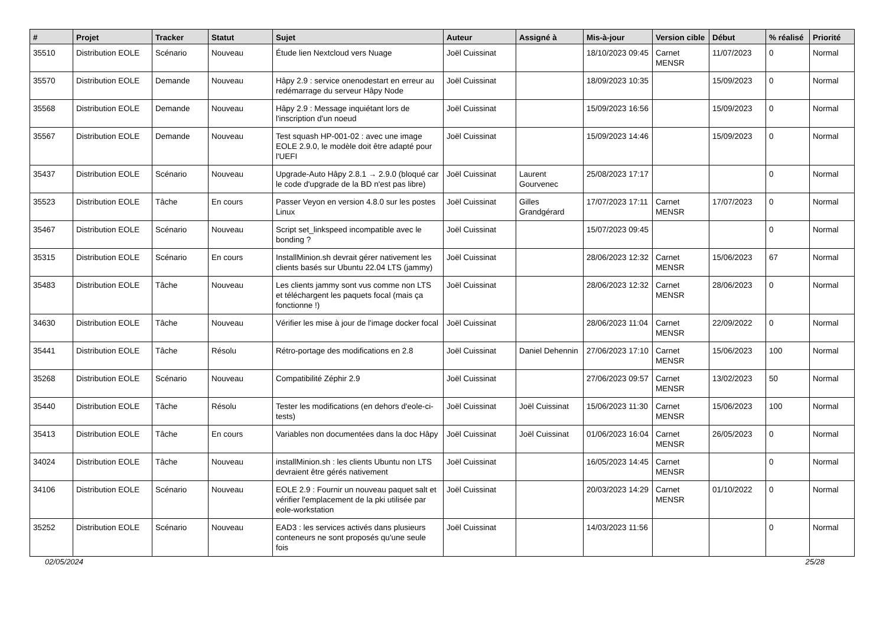| # | Projet | Tracker | Statut | Sujet | Auteur | Assigné à | Mis-à-jour | Version cible | Début | % réalisé | Priorité |
| --- | --- | --- | --- | --- | --- | --- | --- | --- | --- | --- | --- |
| 35510 | Distribution EOLE | Scénario | Nouveau | Étude lien Nextcloud vers Nuage | Joël Cuissinat | | 18/10/2023 09:45 | Carnet MENSR | 11/07/2023 | 0 | Normal |
| 35570 | Distribution EOLE | Demande | Nouveau | Hâpy 2.9 : service onenodestart en erreur au redémarrage du serveur Hâpy Node | Joël Cuissinat | | 18/09/2023 10:35 | | 15/09/2023 | 0 | Normal |
| 35568 | Distribution EOLE | Demande | Nouveau | Hâpy 2.9 : Message inquiétant lors de l'inscription d'un noeud | Joël Cuissinat | | 15/09/2023 16:56 | | 15/09/2023 | 0 | Normal |
| 35567 | Distribution EOLE | Demande | Nouveau | Test squash HP-001-02 : avec une image EOLE 2.9.0, le modèle doit être adapté pour l'UEFI | Joël Cuissinat | | 15/09/2023 14:46 | | 15/09/2023 | 0 | Normal |
| 35437 | Distribution EOLE | Scénario | Nouveau | Upgrade-Auto Hâpy 2.8.1 → 2.9.0 (bloqué car le code d'upgrade de la BD n'est pas libre) | Joël Cuissinat | Laurent Gourvenec | 25/08/2023 17:17 | | | 0 | Normal |
| 35523 | Distribution EOLE | Tâche | En cours | Passer Veyon en version 4.8.0 sur les postes Linux | Joël Cuissinat | Gilles Grandgérard | 17/07/2023 17:11 | Carnet MENSR | 17/07/2023 | 0 | Normal |
| 35467 | Distribution EOLE | Scénario | Nouveau | Script set_linkspeed incompatible avec le bonding ? | Joël Cuissinat | | 15/07/2023 09:45 | | | 0 | Normal |
| 35315 | Distribution EOLE | Scénario | En cours | InstallMinion.sh devrait gérer nativement les clients basés sur Ubuntu 22.04 LTS (jammy) | Joël Cuissinat | | 28/06/2023 12:32 | Carnet MENSR | 15/06/2023 | 67 | Normal |
| 35483 | Distribution EOLE | Tâche | Nouveau | Les clients jammy sont vus comme non LTS et téléchargent les paquets focal (mais ça fonctionne !) | Joël Cuissinat | | 28/06/2023 12:32 | Carnet MENSR | 28/06/2023 | 0 | Normal |
| 34630 | Distribution EOLE | Tâche | Nouveau | Vérifier les mise à jour de l'image docker focal | Joël Cuissinat | | 28/06/2023 11:04 | Carnet MENSR | 22/09/2022 | 0 | Normal |
| 35441 | Distribution EOLE | Tâche | Résolu | Rétro-portage des modifications en 2.8 | Joël Cuissinat | Daniel Dehennin | 27/06/2023 17:10 | Carnet MENSR | 15/06/2023 | 100 | Normal |
| 35268 | Distribution EOLE | Scénario | Nouveau | Compatibilité Zéphir 2.9 | Joël Cuissinat | | 27/06/2023 09:57 | Carnet MENSR | 13/02/2023 | 50 | Normal |
| 35440 | Distribution EOLE | Tâche | Résolu | Tester les modifications (en dehors d'eole-ci-tests) | Joël Cuissinat | Joël Cuissinat | 15/06/2023 11:30 | Carnet MENSR | 15/06/2023 | 100 | Normal |
| 35413 | Distribution EOLE | Tâche | En cours | Variables non documentées dans la doc Hâpy | Joël Cuissinat | Joël Cuissinat | 01/06/2023 16:04 | Carnet MENSR | 26/05/2023 | 0 | Normal |
| 34024 | Distribution EOLE | Tâche | Nouveau | installMinion.sh : les clients Ubuntu non LTS devraient être gérés nativement | Joël Cuissinat | | 16/05/2023 14:45 | Carnet MENSR | | 0 | Normal |
| 34106 | Distribution EOLE | Scénario | Nouveau | EOLE 2.9 : Fournir un nouveau paquet salt et vérifier l'emplacement de la pki utilisée par eole-workstation | Joël Cuissinat | | 20/03/2023 14:29 | Carnet MENSR | 01/10/2022 | 0 | Normal |
| 35252 | Distribution EOLE | Scénario | Nouveau | EAD3 : les services activés dans plusieurs conteneurs ne sont proposés qu'une seule fois | Joël Cuissinat | | 14/03/2023 11:56 | | | 0 | Normal |
02/05/2024 25/28